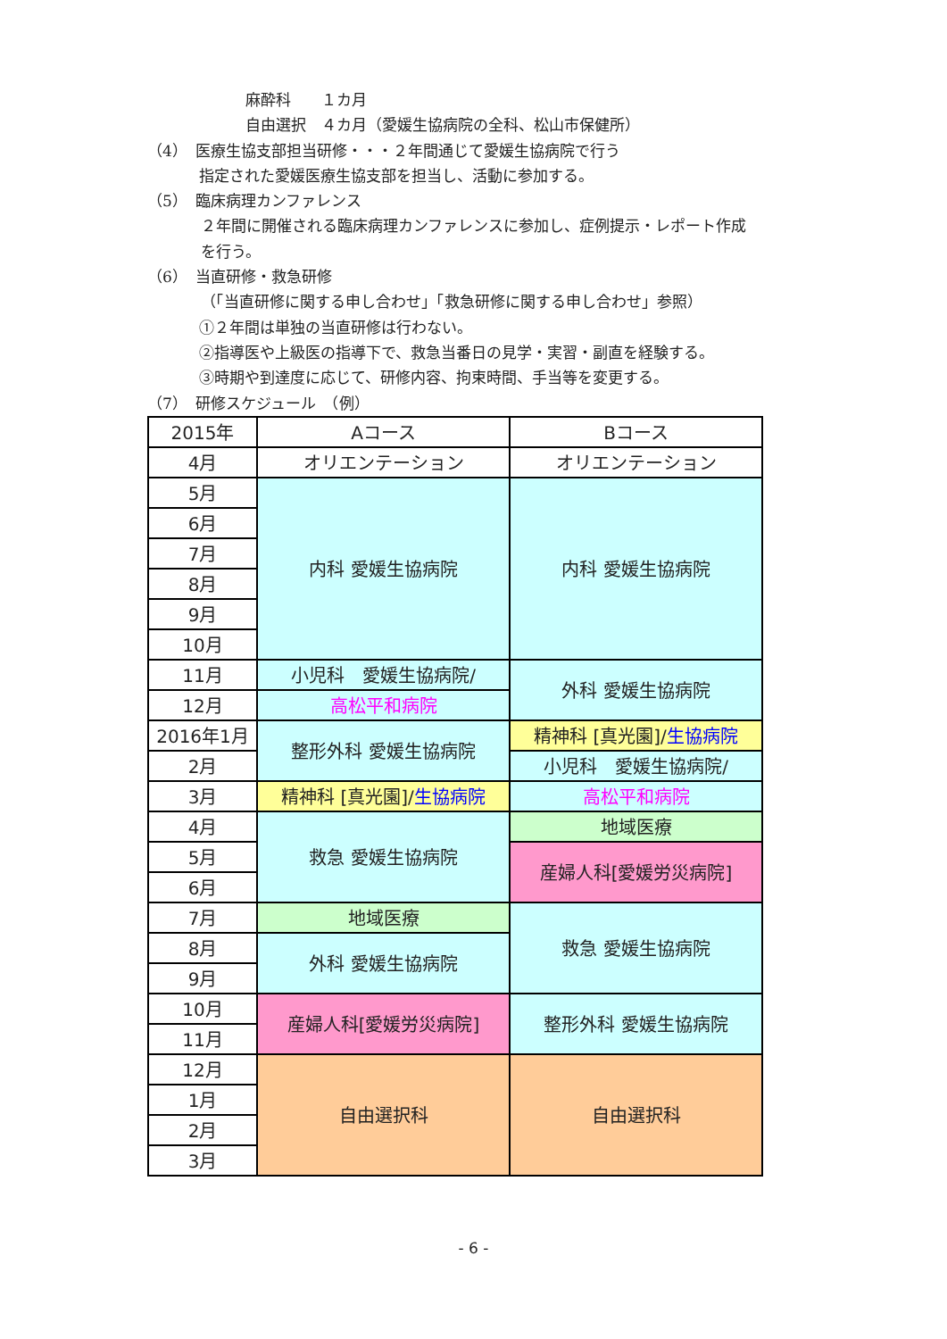麻酔科　　１カ月
自由選択　４カ月（愛媛生協病院の全科、松山市保健所）
（4）　医療生協支部担当研修・・・２年間通じて愛媛生協病院で行う
指定された愛媛医療生協支部を担当し、活動に参加する。
（5）　臨床病理カンファレンス
２年間に開催される臨床病理カンファレンスに参加し、症例提示・レポート作成
を行う。
（6）　当直研修・救急研修
（「当直研修に関する申し合わせ」「救急研修に関する申し合わせ」参照）
①２年間は単独の当直研修は行わない。
②指導医や上級医の指導下で、救急当番日の見学・実習・副直を経験する。
③時期や到達度に応じて、研修内容、拘束時間、手当等を変更する。
（7）　研修スケジュール　（例）
| 2015年 | Aコース | Bコース |
| 4月 | オリエンテーション | オリエンテーション |
| 5月 | 内科 愛媛生協病院 | 内科 愛媛生協病院 |
| 6月 | | |
| 7月 | | |
| 8月 | | |
| 9月 | | |
| 10月 | | |
| 11月 | 小児科 愛媛生協病院/ | 外科 愛媛生協病院 |
| 12月 | 高松平和病院 | |
| 2016年1月 | 整形外科 愛媛生協病院 | 精神科 [真光園]/ 生協病院 |
| 2月 | | 小児科 愛媛生協病院/ |
| 3月 | 精神科 [真光園]/ 生協病院 | 高松平和病院 |
| 4月 | 救急 愛媛生協病院 | 地域医療 |
| 5月 | | 産婦人科[愛媛労災病院] |
| 6月 | | |
| 7月 | 地域医療 | 救急 愛媛生協病院 |
| 8月 | 外科 愛媛生協病院 | |
| 9月 | | |
| 10月 | 産婦人科[愛媛労災病院] | 整形外科 愛媛生協病院 |
| 11月 | | |
| 12月 | 自由選択科 | 自由選択科 |
| 1月 | | |
| 2月 | | |
| 3月 | | |
- 6 -